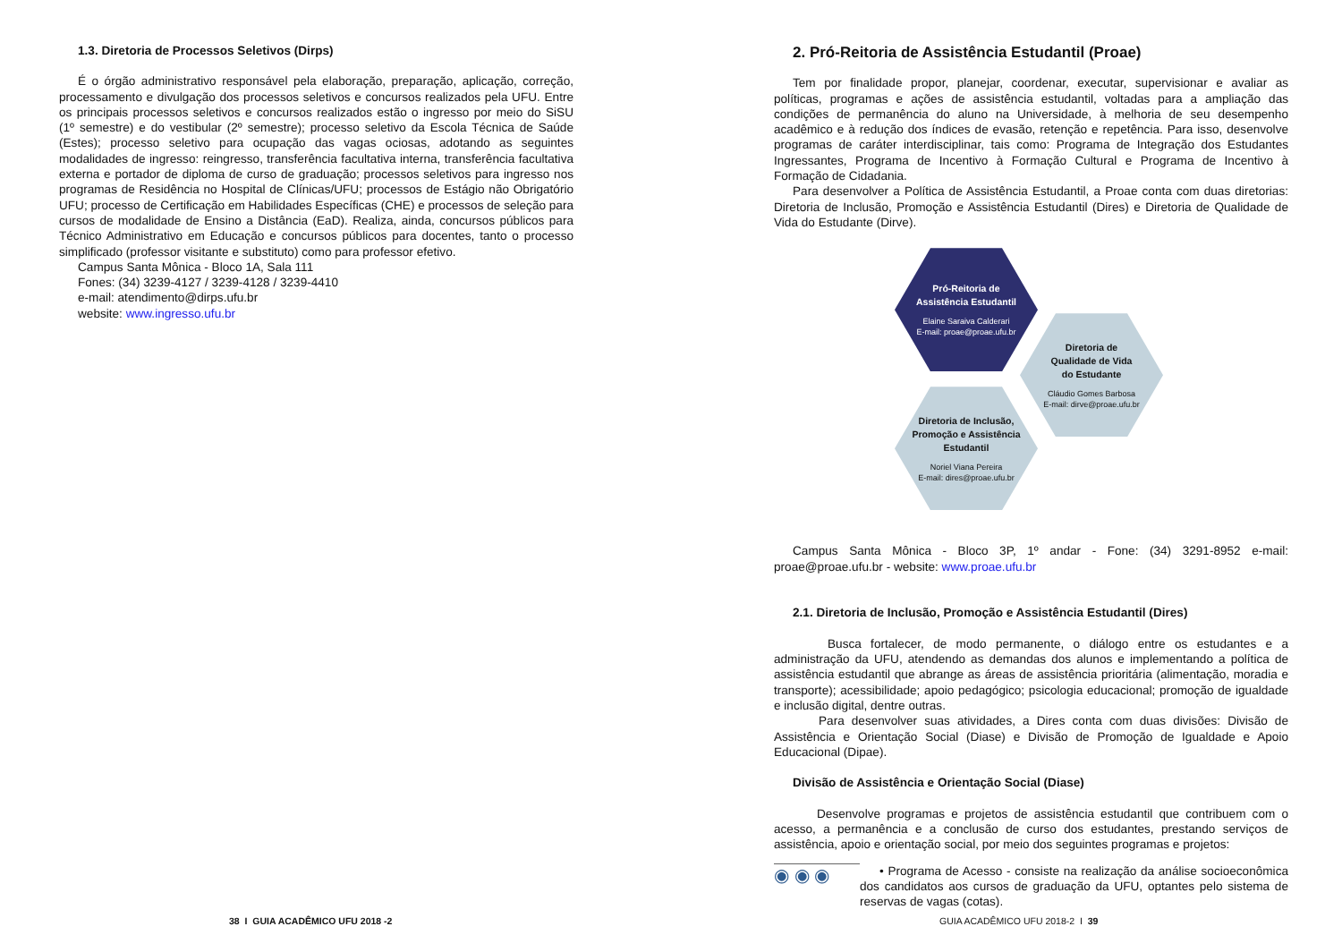1.3. Diretoria de Processos Seletivos (Dirps)
É o órgão administrativo responsável pela elaboração, preparação, aplicação, correção, processamento e divulgação dos processos seletivos e concursos realizados pela UFU. Entre os principais processos seletivos e concursos realizados estão o ingresso por meio do SiSU (1º semestre) e do vestibular (2º semestre); processo seletivo da Escola Técnica de Saúde (Estes); processo seletivo para ocupação das vagas ociosas, adotando as seguintes modalidades de ingresso: reingresso, transferência facultativa interna, transferência facultativa externa e portador de diploma de curso de graduação; processos seletivos para ingresso nos programas de Residência no Hospital de Clínicas/UFU; processos de Estágio não Obrigatório UFU; processo de Certificação em Habilidades Específicas (CHE) e processos de seleção para cursos de modalidade de Ensino a Distância (EaD). Realiza, ainda, concursos públicos para Técnico Administrativo em Educação e concursos públicos para docentes, tanto o processo simplificado (professor visitante e substituto) como para professor efetivo.
Campus Santa Mônica - Bloco 1A, Sala 111
Fones: (34) 3239-4127 / 3239-4128 / 3239-4410
e-mail: atendimento@dirps.ufu.br
website: www.ingresso.ufu.br
38 I GUIA ACADÊMICO UFU 2018 -2
2. Pró-Reitoria de Assistência Estudantil (Proae)
Tem por finalidade propor, planejar, coordenar, executar, supervisionar e avaliar as políticas, programas e ações de assistência estudantil, voltadas para a ampliação das condições de permanência do aluno na Universidade, à melhoria de seu desempenho acadêmico e à redução dos índices de evasão, retenção e repetência. Para isso, desenvolve programas de caráter interdisciplinar, tais como: Programa de Integração dos Estudantes Ingressantes, Programa de Incentivo à Formação Cultural e Programa de Incentivo à Formação de Cidadania.
Para desenvolver a Política de Assistência Estudantil, a Proae conta com duas diretorias: Diretoria de Inclusão, Promoção e Assistência Estudantil (Dires) e Diretoria de Qualidade de Vida do Estudante (Dirve).
Pró-Reitoria de
Assistência Estudantil
Elaine Saraiva Calderari
E-mail: proae@proae.ufu.br
Diretoria de
Qualidade de Vida
do Estudante
Cláudio Gomes Barbosa
E-mail: dirve@proae.ufu.br
Diretoria de Inclusão,
Promoção e Assistência
Estudantil
Noriel Viana Pereira
E-mail: dires@proae.ufu.br
Campus Santa Mônica - Bloco 3P, 1º andar - Fone: (34) 3291-8952 e-mail: proae@proae.ufu.br - website: www.proae.ufu.br
2.1. Diretoria de Inclusão, Promoção e Assistência Estudantil (Dires)
Busca fortalecer, de modo permanente, o diálogo entre os estudantes e a administração da UFU, atendendo as demandas dos alunos e implementando a política de assistência estudantil que abrange as áreas de assistência prioritária (alimentação, moradia e transporte); acessibilidade; apoio pedagógico; psicologia educacional; promoção de igualdade e inclusão digital, dentre outras.
Para desenvolver suas atividades, a Dires conta com duas divisões: Divisão de Assistência e Orientação Social (Diase) e Divisão de Promoção de Igualdade e Apoio Educacional (Dipae).
Divisão de Assistência e Orientação Social (Diase)
Desenvolve programas e projetos de assistência estudantil que contribuem com o acesso, a permanência e a conclusão de curso dos estudantes, prestando serviços de assistência, apoio e orientação social, por meio dos seguintes programas e projetos:
◉ ◉ ◉
• Programa de Acesso - consiste na realização da análise socioeconômica dos candidatos aos cursos de graduação da UFU, optantes pelo sistema de reservas de vagas (cotas).
GUIA ACADÊMICO UFU 2018-2 I 39